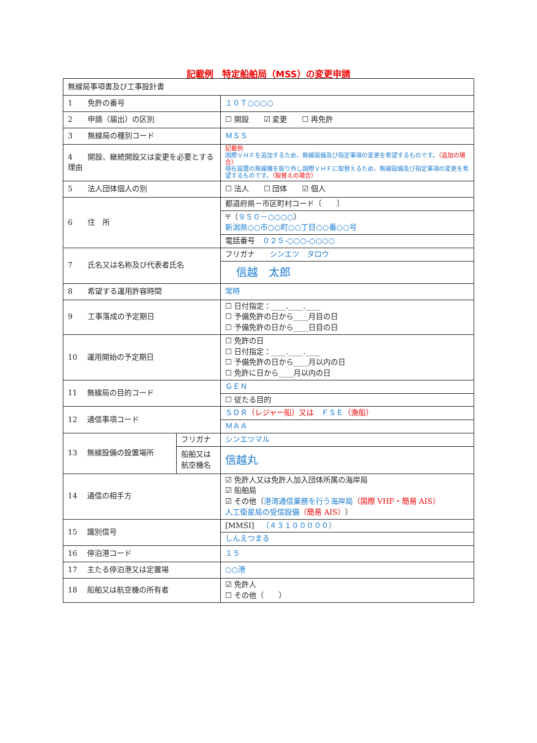記載例　特定船舶局（MSS）の変更申請
| 無線局事項書及び工事設計書 | | |
| 1 免許の番号 | | １０Ｔ○○○○ |
| 2 申請（届出）の区別 | | ☐ 開設 ☑ 変更 ☐ 再免許 |
| 3 無線局の種別コード | | ＭＳＳ |
| 4 開設、継続開設又は変更を必要とする理由 | | 記載例 国際ＶＨＦを追加するため、無線設備及び指定事項の変更を希望するものです。 （追加の場合） 現在設置の無線機を取り外し国際ＶＨＦに取替えるため、無線設備及び指定事項の変更を希望するものです。 （取替えの場合） |
| 5 法人団体個人の別 | | ☐ 法人 ☐ 団体 ☑ 個人 |
| 6 住 所 | | 都道府県－市区町村コード〔 〕 |
| | | 〒（ ９５０－○○○○ ） 新潟県○○市○○町○○丁目○○番○○号 |
| | | 電話番号 ０２５-○○○-○○○○ |
| 7 氏名又は名称及び代表者氏名 | | フリガナ シンエツ タロウ |
| | | 信越 太郎 |
| 8 希望する運用許容時間 | | 常時 |
| 9 工事落成の予定期日 | | ☐ 日付指定：____.____.____ ☐ 予備免許の日から____月目の日 ☐ 予備免許の日から____日目の日 |
| 10 運用開始の予定期日 | | ☐ 免許の日 ☐ 日付指定：____.____.____ ☐ 予備免許の日から____月以内の日 ☐ 免許に日から____月以内の日 |
| 11 無線局の目的コード | | ＧＥＮ |
| | | ☐ 従たる目的 |
| 12 通信事項コード | | ＳＤＲ （レジャー船）又は ＦＳＥ （漁船） |
| | | ＭＡＡ |
| 13 無線設備の設置場所 | フリガナ | シンエツマル |
| | 船舶又は 航空機名 | 信越丸 |
| 14 通信の相手方 | | ☑ 免許人又は免許人加入団体所属の海岸局 ☑ 船舶局 ☑ その他（ 港湾通信業務を行う海岸局 （国際 VHF・簡易 AIS） 人工衛星局の受信設備 （簡易 AIS） ） |
| 15 識別信号 | | [MMSI] （４３１０００００） |
| | | しんえつまる |
| 16 停泊港コード | | １５ |
| 17 主たる停泊港又は定置場 | | ○○港 |
| 18 船舶又は航空機の所有者 | | ☑ 免許人 ☐ その他（ ） |